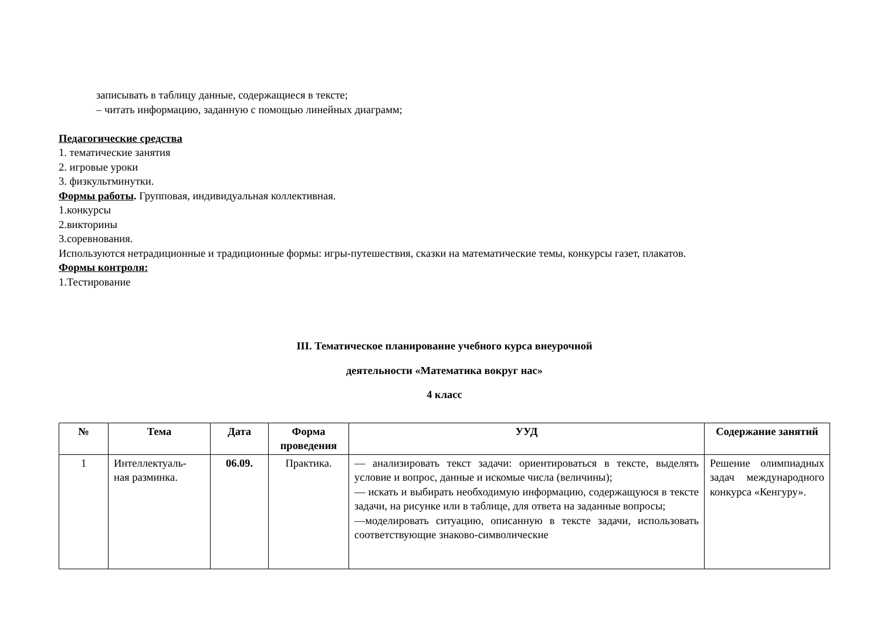записывать в таблицу данные, содержащиеся в тексте;
– читать информацию, заданную с помощью линейных диаграмм;
Педагогические средства
1. тематические занятия
2. игровые уроки
3. физкультминутки.
Формы работы. Групповая, индивидуальная коллективная.
1.конкурсы
2.викторины
3.соревнования.
Используются нетрадиционные и традиционные формы: игры-путешествия, сказки на математические темы, конкурсы газет, плакатов.
Формы контроля:
1.Тестирование
III. Тематическое планирование учебного курса внеурочной
деятельности «Математика вокруг нас»
4 класс
| № | Тема | Дата | Форма проведения | УУД | Содержание занятий |
| --- | --- | --- | --- | --- | --- |
| 1 | Интеллектуаль- ная разминка. | 06.09. | Практика. | — анализировать текст задачи: ориентироваться в тексте, выделять условие и вопрос, данные и искомые числа (величины); — искать и выбирать необходимую информацию, содержащуюся в тексте задачи, на рисунке или в таблице, для ответа на заданные вопросы; —моделировать ситуацию, описанную в тексте задачи, использовать соответствующие знаково-символические | Решение олимпиадных задач международного конкурса «Кенгуру». |